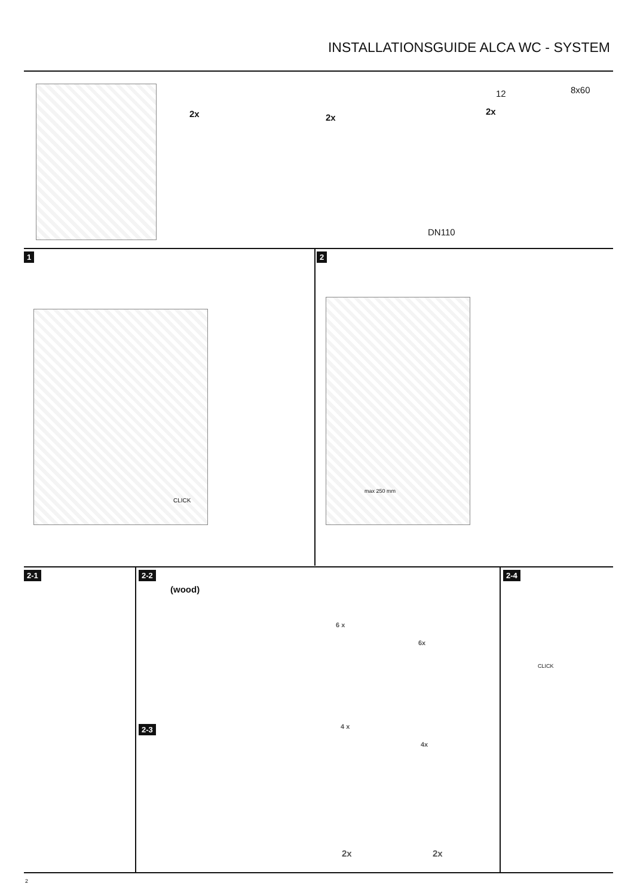INSTALLATIONSGUIDE ALCA WC - SYSTEM
2x 2x
2x
12 8x60
DN110
1 2
max 250 mm
CLICK
2-1 2-2
(wood)
6 x
6x
2-3 4 x
4x
2x 2x
2-4
CLICK
2